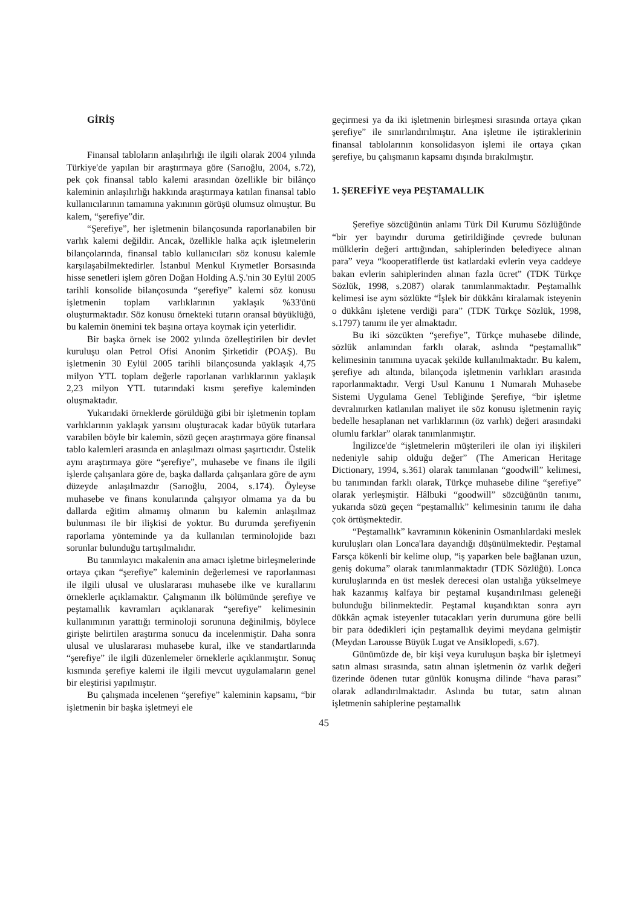GİRİŞ
Finansal tabloların anlaşılırlığı ile ilgili olarak 2004 yılında Türkiye'de yapılan bir araştırmaya göre (Sarıoğlu, 2004, s.72), pek çok finansal tablo kalemi arasından özellikle bir bilânço kaleminin anlaşılırlığı hakkında araştırmaya katılan finansal tablo kullanıcılarının tamamına yakınının görüşü olumsuz olmuştur. Bu kalem, “şerefiye”dir.
“Şerefiye”, her işletmenin bilançosunda raporlanabilen bir varlık kalemi değildir. Ancak, özellikle halka açık işletmelerin bilançolarında, finansal tablo kullanıcıları söz konusu kalemle karşılaşabilmektedirler. İstanbul Menkul Kıymetler Borsasında hisse senetleri işlem gören Doğan Holding A.Ş.'nin 30 Eylül 2005 tarihli konsolide bilançosunda “şerefiye” kalemi söz konusu işletmenin toplam varlıklarının yaklaşık %33'ünü oluşturmaktadır. Söz konusu örnekteki tutarın oransal büyüklüğü, bu kalemin önemini tek başına ortaya koymak için yeterlidir.
Bir başka örnek ise 2002 yılında özelleştirilen bir devlet kuruluşu olan Petrol Ofisi Anonim Şirketidir (POAŞ). Bu işletmenin 30 Eylül 2005 tarihli bilançosunda yaklaşık 4,75 milyon YTL toplam değerle raporlanan varlıklarının yaklaşık 2,23 milyon YTL tutarındaki kısmı şerefiye kaleminden oluşmaktadır.
Yukarıdaki örneklerde görüldüğü gibi bir işletmenin toplam varlıklarının yaklaşık yarısını oluşturacak kadar büyük tutarlara varabilen böyle bir kalemin, sözü geçen araştırmaya göre finansal tablo kalemleri arasında en anlaşılmazı olması şaşırtıcıdır. Üstelik aynı araştırmaya göre “şerefiye”, muhasebe ve finans ile ilgili işlerde çalışanlara göre de, başka dallarda çalışanlara göre de aynı düzeyde anlaşılmazdır (Sarıoğlu, 2004, s.174). Öyleyse muhasebe ve finans konularında çalışıyor olmama ya da bu dallarda eğitim almamış olmanın bu kalemin anlaşılmaz bulunması ile bir ilişkisi de yoktur. Bu durumda şerefiyenin raporlama yönteminde ya da kullanılan terminolojide bazı sorunlar bulunduğu tartışılmalıdır.
Bu tanımlayıcı makalenin ana amacı işletme birleşmelerinde ortaya çıkan “şerefiye” kaleminin değerlemesi ve raporlanması ile ilgili ulusal ve uluslararası muhasebe ilke ve kurallarını örneklerle açıklamaktır. Çalışmanın ilk bölümünde şerefiye ve peştamallık kavramları açıklanarak “şerefiye” kelimesinin kullanımının yarattığı terminoloji sorununa değinilmiş, böylece girişte belirtilen araştırma sonucu da incelenmiştir. Daha sonra ulusal ve uluslararası muhasebe kural, ilke ve standartlarında “şerefiye” ile ilgili düzenlemeler örneklerle açıklanmıştır. Sonuç kısmında şerefiye kalemi ile ilgili mevcut uygulamaların genel bir eleştirisi yapılmıştır.
Bu çalışmada incelenen “şerefiye” kaleminin kapsamı, “bir işletmenin bir başka işletmeyi ele
geçirmesi ya da iki işletmenin birleşmesi sırasında ortaya çıkan şerefiye” ile sınırlandırılmıştır. Ana işletme ile iştiraklerinin finansal tablolarının konsolidasyon işlemi ile ortaya çıkan şerefiye, bu çalışmanın kapsamı dışında bırakılmıştır.
1. ŞEREFİYE veya PEŞTAMALLIK
Şerefiye sözcüğünün anlamı Türk Dil Kurumu Sözlüğünde “bir yer bayındır duruma getirildiğinde çevrede bulunan mülklerin değeri arttığından, sahiplerinden belediyece alınan para” veya “kooperatiflerde üst katlardaki evlerin veya caddeye bakan evlerin sahiplerinden alınan fazla ücret” (TDK Türkçe Sözlük, 1998, s.2087) olarak tanımlanmaktadır. Peştamallık kelimesi ise aynı sözlükte “İşlek bir dükkânı kiralamak isteyenin o dükkânı işletene verdiği para” (TDK Türkçe Sözlük, 1998, s.1797) tanımı ile yer almaktadır.
Bu iki sözcükten “şerefiye”, Türkçe muhasebe dilinde, sözlük anlamından farklı olarak, aslında “peştamallık” kelimesinin tanımına uyacak şekilde kullanılmaktadır. Bu kalem, şerefiye adı altında, bilançoda işletmenin varlıkları arasında raporlanmaktadır. Vergi Usul Kanunu 1 Numaralı Muhasebe Sistemi Uygulama Genel Tebliğinde Şerefiye, “bir işletme devralınırken katlanılan maliyet ile söz konusu işletmenin rayiç bedelle hesaplanan net varlıklarının (öz varlık) değeri arasındaki olumlu farklar” olarak tanımlanmıştır.
İngilizce'de “işletmelerin müşterileri ile olan iyi ilişkileri nedeniyle sahip olduğu değer” (The American Heritage Dictionary, 1994, s.361) olarak tanımlanan “goodwill” kelimesi, bu tanımından farklı olarak, Türkçe muhasebe diline “şerefiye” olarak yerleşmiştir. Hâlbuki “goodwill” sözcüğünün tanımı, yukarıda sözü geçen “peştamallık” kelimesinin tanımı ile daha çok örtüşmektedir.
“Peştamallık” kavramının kökeninin Osmanlılardaki meslek kuruluşları olan Lonca'lara dayandığı düşünülmektedir. Peştamal Farsça kökenli bir kelime olup, “iş yaparken bele bağlanan uzun, geniş dokuma” olarak tanımlanmaktadır (TDK Sözlüğü). Lonca kuruluşlarında en üst meslek derecesi olan ustalığa yükselmeye hak kazanmış kalfaya bir peştamal kuşandırılması geleneği bulunduğu bilinmektedir. Peştamal kuşandıktan sonra ayrı dükkân açmak isteyenler tutacakları yerin durumuna göre belli bir para ödedikleri için peştamallık deyimi meydana gelmiştir (Meydan Larousse Büyük Lugat ve Ansiklopedi, s.67).
Günümüzde de, bir kişi veya kuruluşun başka bir işletmeyi satın alması sırasında, satın alınan işletmenin öz varlık değeri üzerinde ödenen tutar günlük konuşma dilinde “hava parası” olarak adlandırılmaktadır. Aslında bu tutar, satın alınan işletmenin sahiplerine peştamallık
45